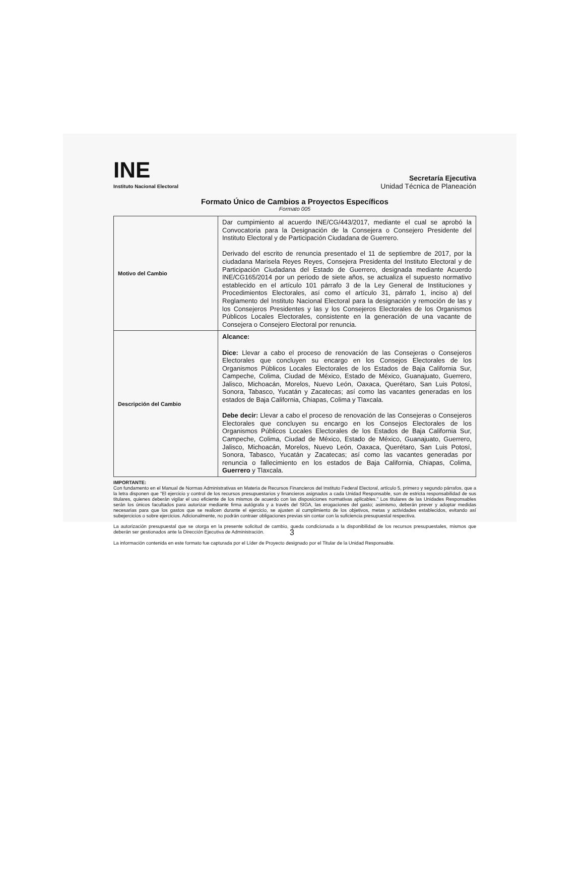INE
Instituto Nacional Electoral
Secretaría Ejecutiva
Unidad Técnica de Planeación
Formato Único de Cambios a Proyectos Específicos
Formato 005
| Motivo del Cambio | Dar cumpimiento al acuerdo INE/CG/443/2017, mediante el cual se aprobó la Convocatoria para la Designación de la Consejera o Consejero Presidente del Instituto Electoral y de Participación Ciudadana de Guerrero. Derivado del escrito de renuncia presentado el 11 de septiembre de 2017, por la ciudadana Marisela Reyes Reyes, Consejera Presidenta del Instituto Electoral y de Participación Ciudadana del Estado de Guerrero, designada mediante Acuerdo INE/CG165/2014 por un periodo de siete años, se actualiza el supuesto normativo establecido en el artículo 101 párrafo 3 de la Ley General de Instituciones y Procedimientos Electorales, así como el artículo 31, párrafo 1, inciso a) del Reglamento del Instituto Nacional Electoral para la designación y remoción de las y los Consejeros Presidentes y las y los Consejeros Electorales de los Organismos Públicos Locales Electorales, consistente en la generación de una vacante de Consejera o Consejero Electoral por renuncia. |
| Descripción del Cambio | Alcance: Dice: Llevar a cabo el proceso de renovación de las Consejeras o Consejeros Electorales que concluyen su encargo en los Consejos Electorales de los Organismos Públicos Locales Electorales de los Estados de Baja California Sur, Campeche, Colima, Ciudad de México, Estado de México, Guanajuato, Guerrero, Jalisco, Michoacán, Morelos, Nuevo León, Oaxaca, Querétaro, San Luis Potosí, Sonora, Tabasco, Yucatán y Zacatecas; así como las vacantes generadas en los estados de Baja California, Chiapas, Colima y Tlaxcala. Debe decir: Llevar a cabo el proceso de renovación de las Consejeras o Consejeros Electorales que concluyen su encargo en los Consejos Electorales de los Organismos Públicos Locales Electorales de los Estados de Baja California Sur, Campeche, Colima, Ciudad de México, Estado de México, Guanajuato, Guerrero, Jalisco, Michoacán, Morelos, Nuevo León, Oaxaca, Querétaro, San Luis Potosí, Sonora, Tabasco, Yucatán y Zacatecas; así como las vacantes generadas por renuncia o fallecimiento en los estados de Baja California, Chiapas, Colima, Guerrero y Tlaxcala. |
IMPORTANTE:
Con fundamento en el Manual de Normas Administrativas en Materia de Recursos Financieros del Instituto Federal Electoral, artículo 5, primero y segundo párrafos, que a la letra disponen que "El ejercicio y control de los recursos presupuestarios y financieros asignados a cada Unidad Responsable, son de estricta responsabilidad de sus titulares, quienes deberán vigilar el uso eficiente de los mismos de acuerdo con las disposiciones normativas aplicables." Los titulares de las Unidades Responsables serán los únicos facultados para autorizar mediante firma autógrafa y a través del SIGA, las erogaciones del gasto; asimismo, deberán prever y adoptar medidas necesarias para que los gastos que se realicen durante el ejercicio, se ajusten al cumplimiento de los objetivos, metas y actividades establecidos, evitando así subejercicios o sobre ejercicios. Adicionalmente, no podrán contraer obligaciones previas sin contar con la suficiencia presupuestal respectiva.
La autorización presupuestal que se otorga en la presente solicitud de cambio, queda condicionada a la disponibilidad de los recursos presupuestales, mismos que deberán ser gestionados ante la Dirección Ejecutiva de Administración.
La información contenida en este formato fue capturada por el Líder de Proyecto designado por el Titular de la Unidad Responsable.
3